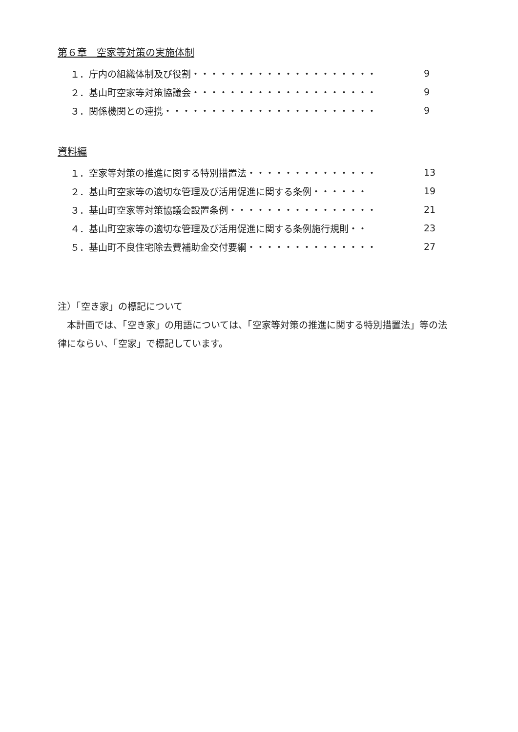第６章　空家等対策の実施体制
１．庁内の組織体制及び役割・・・・・・・・・・・・・・・・・・・・ 9
２．基山町空家等対策協議会・・・・・・・・・・・・・・・・・・・・ 9
３．関係機関との連携・・・・・・・・・・・・・・・・・・・・・・・ 9
資料編
１．空家等対策の推進に関する特別措置法・・・・・・・・・・・・・・ 13
２．基山町空家等の適切な管理及び活用促進に関する条例・・・・・・ 19
３．基山町空家等対策協議会設置条例・・・・・・・・・・・・・・・・ 21
４．基山町空家等の適切な管理及び活用促進に関する条例施行規則・・ 23
５．基山町不良住宅除去費補助金交付要綱・・・・・・・・・・・・・・ 27
注）「空き家」の標記について
　本計画では、「空き家」の用語については、「空家等対策の推進に関する特別措置法」等の法律にならい、「空家」で標記しています。